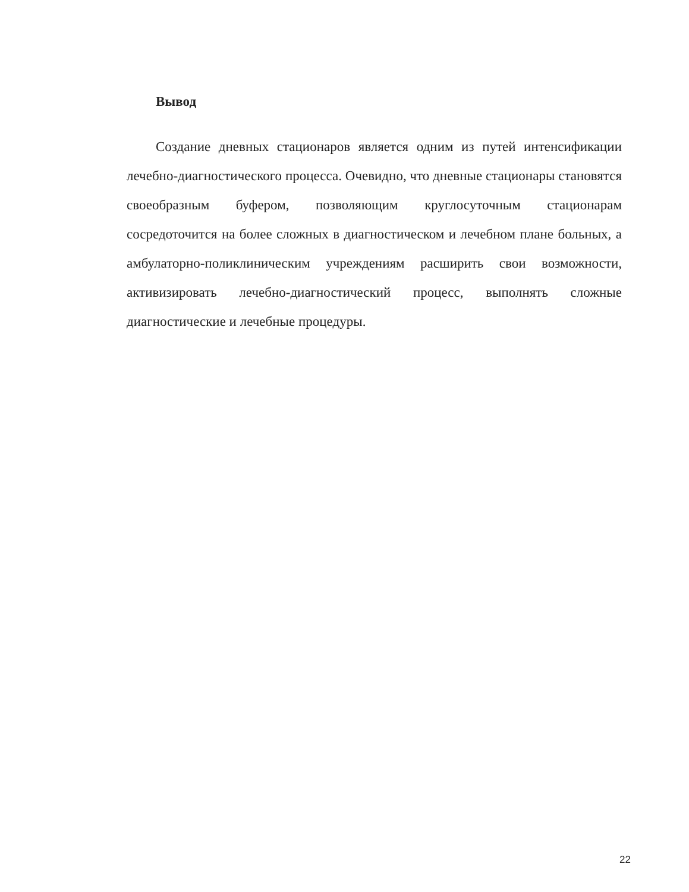Вывод
Создание дневных стационаров является одним из путей интенсификации лечебно-диагностического процесса. Очевидно, что дневные стационары становятся своеобразным буфером, позволяющим круглосуточным стационарам сосредоточится на более сложных в диагностическом и лечебном плане больных, а амбулаторно-поликлиническим учреждениям расширить свои возможности, активизировать лечебно-диагностический процесс, выполнять сложные диагностические и лечебные процедуры.
22